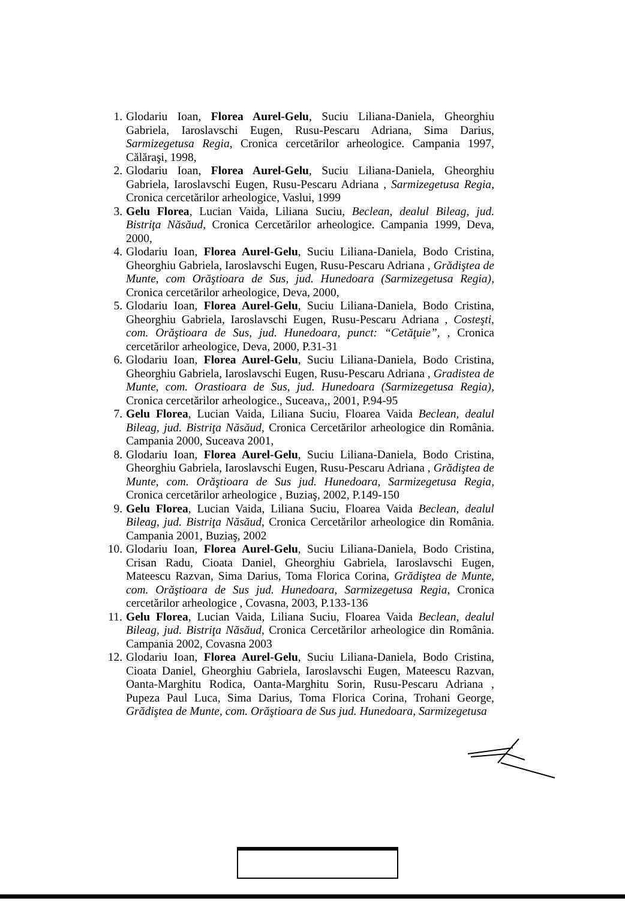1. Glodariu Ioan, Florea Aurel-Gelu, Suciu Liliana-Daniela, Gheorghiu Gabriela, Iaroslavschi Eugen, Rusu-Pescaru Adriana, Sima Darius, Sarmizegetusa Regia, Cronica cercetărilor arheologice. Campania 1997, Călăraşi, 1998,
2. Glodariu Ioan, Florea Aurel-Gelu, Suciu Liliana-Daniela, Gheorghiu Gabriela, Iaroslavschi Eugen, Rusu-Pescaru Adriana , Sarmizegetusa Regia, Cronica cercetărilor arheologice, Vaslui, 1999
3. Gelu Florea, Lucian Vaida, Liliana Suciu, Beclean, dealul Bileag, jud. Bistriţa Năsăud, Cronica Cercetărilor arheologice. Campania 1999, Deva, 2000,
4. Glodariu Ioan, Florea Aurel-Gelu, Suciu Liliana-Daniela, Bodo Cristina, Gheorghiu Gabriela, Iaroslavschi Eugen, Rusu-Pescaru Adriana , Grădiştea de Munte, com Orăştioara de Sus, jud. Hunedoara (Sarmizegetusa Regia), Cronica cercetărilor arheologice, Deva, 2000,
5. Glodariu Ioan, Florea Aurel-Gelu, Suciu Liliana-Daniela, Bodo Cristina, Gheorghiu Gabriela, Iaroslavschi Eugen, Rusu-Pescaru Adriana , Costeşti, com. Orăştioara de Sus, jud. Hunedoara, punct: “Cetăţuie”, , Cronica cercetărilor arheologice, Deva, 2000, P.31-31
6. Glodariu Ioan, Florea Aurel-Gelu, Suciu Liliana-Daniela, Bodo Cristina, Gheorghiu Gabriela, Iaroslavschi Eugen, Rusu-Pescaru Adriana , Gradistea de Munte, com. Orastioara de Sus, jud. Hunedoara (Sarmizegetusa Regia), Cronica cercetărilor arheologice., Suceava,, 2001, P.94-95
7. Gelu Florea, Lucian Vaida, Liliana Suciu, Floarea Vaida Beclean, dealul Bileag, jud. Bistriţa Năsăud, Cronica Cercetărilor arheologice din România. Campania 2000, Suceava 2001,
8. Glodariu Ioan, Florea Aurel-Gelu, Suciu Liliana-Daniela, Bodo Cristina, Gheorghiu Gabriela, Iaroslavschi Eugen, Rusu-Pescaru Adriana , Grădiştea de Munte, com. Orăştioara de Sus jud. Hunedoara, Sarmizegetusa Regia, Cronica cercetărilor arheologice , Buziaş, 2002, P.149-150
9. Gelu Florea, Lucian Vaida, Liliana Suciu, Floarea Vaida Beclean, dealul Bileag, jud. Bistriţa Năsăud, Cronica Cercetărilor arheologice din România. Campania 2001, Buziaş, 2002
10.
Glodariu Ioan, Florea Aurel-Gelu, Suciu Liliana-Daniela, Bodo Cristina, Crisan Radu, Cioata Daniel, Gheorghiu Gabriela, Iaroslavschi Eugen, Mateescu Razvan, Sima Darius, Toma Florica Corina, Grădiştea de Munte, com. Orăştioara de Sus jud. Hunedoara, Sarmizegetusa Regia, Cronica cercetărilor arheologice , Covasna, 2003, P.133-136
11.
Gelu Florea, Lucian Vaida, Liliana Suciu, Floarea Vaida Beclean, dealul Bileag, jud. Bistriţa Năsăud, Cronica Cercetărilor arheologice din România. Campania 2002, Covasna 2003
12.
Glodariu Ioan, Florea Aurel-Gelu, Suciu Liliana-Daniela, Bodo Cristina, Cioata Daniel, Gheorghiu Gabriela, Iaroslavschi Eugen, Mateescu Razvan, Oanta-Marghitu Rodica, Oanta-Marghitu Sorin, Rusu-Pescaru Adriana , Pupeza Paul Luca, Sima Darius, Toma Florica Corina, Trohani George, Grădiştea de Munte, com. Orăştioara de Sus jud. Hunedoara, Sarmizegetusa